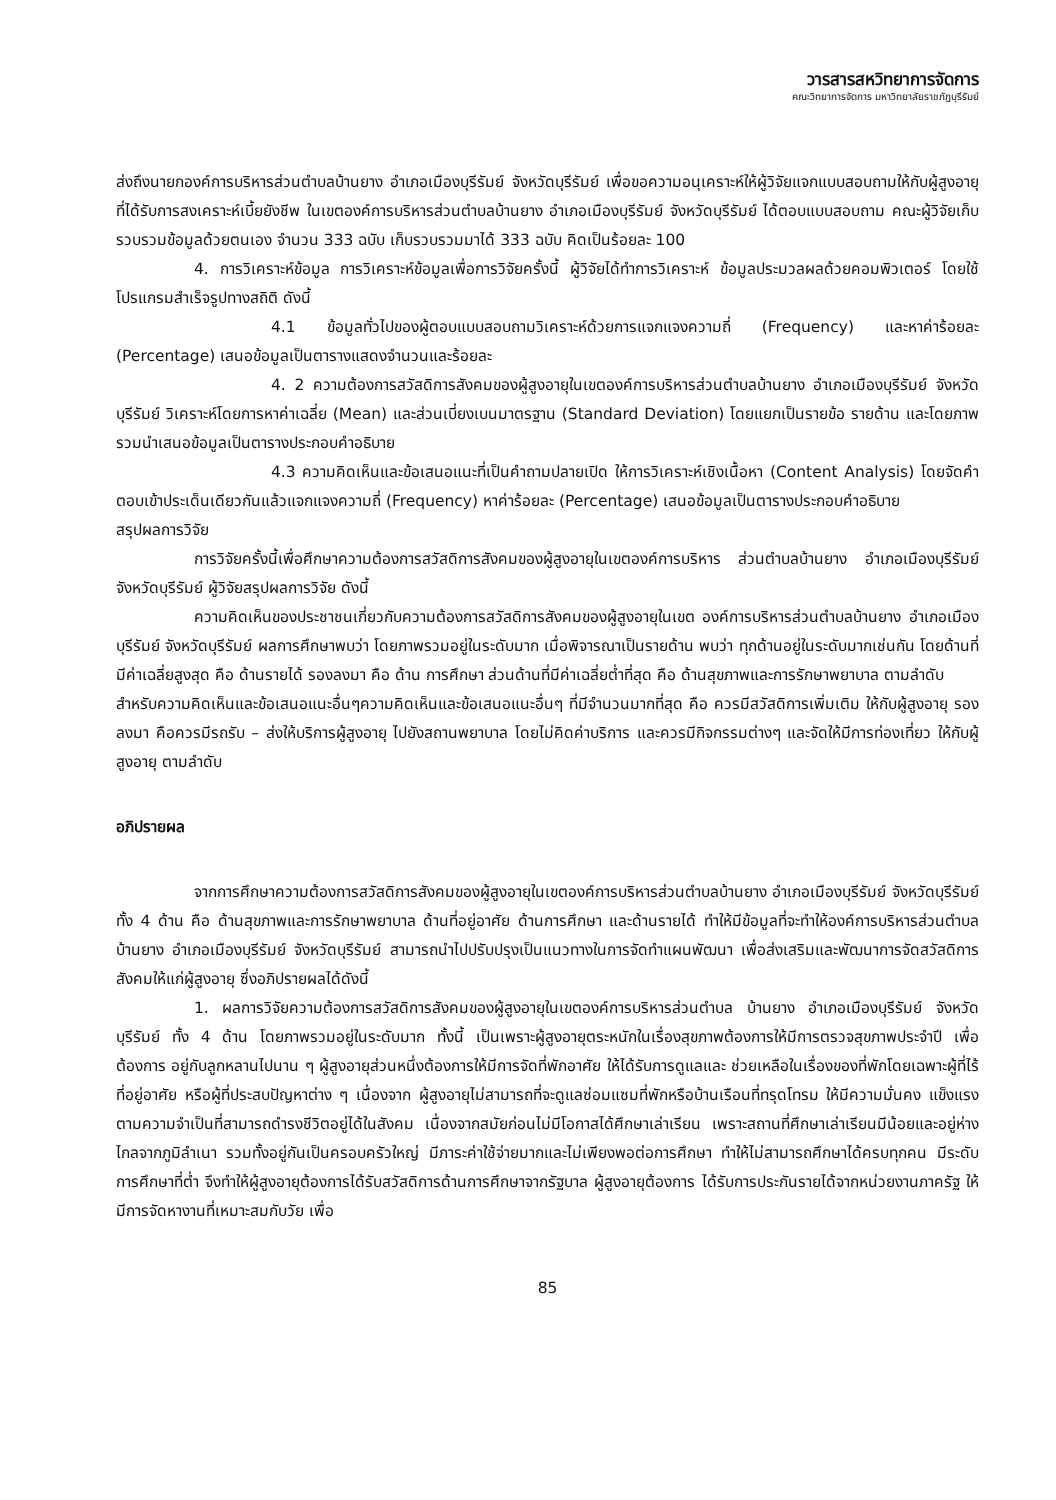วารสารสหวิทยาการจัดการ
คณะวิทยาการจัดการ มหาวิทยาลัยราชภัฏบุรีรัมย์
ส่งถึงนายกองค์การบริหารส่วนตำบลบ้านยาง อำเภอเมืองบุรีรัมย์ จังหวัดบุรีรัมย์ เพื่อขอความอนุเคราะห์ให้ผู้วิจัยแจกแบบสอบถามให้กับผู้สูงอายุที่ได้รับการสงเคราะห์เบี้ยยังชีพ ในเขตองค์การบริหารส่วนตำบลบ้านยาง อำเภอเมืองบุรีรัมย์ จังหวัดบุรีรัมย์ ได้ตอบแบบสอบถาม คณะผู้วิจัยเก็บรวบรวมข้อมูลด้วยตนเอง จำนวน 333 ฉบับ เก็บรวบรวมมาได้ 333 ฉบับ คิดเป็นร้อยละ 100
4. การวิเคราะห์ข้อมูล การวิเคราะห์ข้อมูลเพื่อการวิจัยครั้งนี้ ผู้วิจัยได้ทำการวิเคราะห์ ข้อมูลประมวลผลด้วยคอมพิวเตอร์ โดยใช้โปรแกรมสำเร็จรูปทางสถิติ ดังนี้
4.1 ข้อมูลทั่วไปของผู้ตอบแบบสอบถามวิเคราะห์ด้วยการแจกแจงความถี่ (Frequency) และหาค่าร้อยละ (Percentage) เสนอข้อมูลเป็นตารางแสดงจำนวนและร้อยละ
4. 2 ความต้องการสวัสดิการสังคมของผู้สูงอายุในเขตองค์การบริหารส่วนตำบลบ้านยาง อำเภอเมืองบุรีรัมย์ จังหวัดบุรีรัมย์ วิเคราะห์โดยการหาค่าเฉลี่ย (Mean) และส่วนเบี่ยงเบนมาตรฐาน (Standard Deviation) โดยแยกเป็นรายข้อ รายด้าน และโดยภาพรวมนำเสนอข้อมูลเป็นตารางประกอบคำอธิบาย
4.3 ความคิดเห็นและข้อเสนอแนะที่เป็นคำถามปลายเปิด ให้การวิเคราะห์เชิงเนื้อหา (Content Analysis) โดยจัดคำตอบเข้าประเด็นเดียวกันแล้วแจกแจงความถี่ (Frequency) หาค่าร้อยละ (Percentage) เสนอข้อมูลเป็นตารางประกอบคำอธิบาย
สรุปผลการวิจัย
การวิจัยครั้งนี้เพื่อศึกษาความต้องการสวัสดิการสังคมของผู้สูงอายุในเขตองค์การบริหาร ส่วนตำบลบ้านยาง อำเภอเมืองบุรีรัมย์ จังหวัดบุรีรัมย์ ผู้วิจัยสรุปผลการวิจัย ดังนี้
ความคิดเห็นของประชาชนเกี่ยวกับความต้องการสวัสดิการสังคมของผู้สูงอายุในเขต องค์การบริหารส่วนตำบลบ้านยาง อำเภอเมืองบุรีรัมย์ จังหวัดบุรีรัมย์ ผลการศึกษาพบว่า โดยภาพรวมอยู่ในระดับมาก เมื่อพิจารณาเป็นรายด้าน พบว่า ทุกด้านอยู่ในระดับมากเช่นกัน โดยด้านที่มีค่าเฉลี่ยสูงสุด คือ ด้านรายได้ รองลงมา คือ ด้าน การศึกษา ส่วนด้านที่มีค่าเฉลี่ยต่ำที่สุด คือ ด้านสุขภาพและการรักษาพยาบาล ตามลำดับ
สำหรับความคิดเห็นและข้อเสนอแนะอื่นๆความคิดเห็นและข้อเสนอแนะอื่นๆ ที่มีจำนวนมากที่สุด คือ ควรมีสวัสดิการเพิ่มเติม ให้กับผู้สูงอายุ รองลงมา คือควรมีรถรับ – ส่งให้บริการผู้สูงอายุ ไปยังสถานพยาบาล โดยไม่คิดค่าบริการ และควรมีกิจกรรมต่างๆ และจัดให้มีการท่องเที่ยว ให้กับผู้สูงอายุ ตามลำดับ
อภิปรายผล
จากการศึกษาความต้องการสวัสดิการสังคมของผู้สูงอายุในเขตองค์การบริหารส่วนตำบลบ้านยาง อำเภอเมืองบุรีรัมย์ จังหวัดบุรีรัมย์ ทั้ง 4 ด้าน คือ ด้านสุขภาพและการรักษาพยาบาล ด้านที่อยู่อาศัย ด้านการศึกษา และด้านรายได้ ทำให้มีข้อมูลที่จะทำให้องค์การบริหารส่วนตำบล บ้านยาง อำเภอเมืองบุรีรัมย์ จังหวัดบุรีรัมย์ สามารถนำไปปรับปรุงเป็นแนวทางในการจัดทำแผนพัฒนา เพื่อส่งเสริมและพัฒนาการจัดสวัสดิการสังคมให้แก่ผู้สูงอายุ ซึ่งอภิปรายผลได้ดังนี้
1. ผลการวิจัยความต้องการสวัสดิการสังคมของผู้สูงอายุในเขตองค์การบริหารส่วนตำบล บ้านยาง อำเภอเมืองบุรีรัมย์ จังหวัดบุรีรัมย์ ทั้ง 4 ด้าน โดยภาพรวมอยู่ในระดับมาก ทั้งนี้ เป็นเพราะผู้สูงอายุตระหนักในเรื่องสุขภาพต้องการให้มีการตรวจสุขภาพประจำปี เพื่อต้องการ อยู่กับลูกหลานไปนาน ๆ ผู้สูงอายุส่วนหนึ่งต้องการให้มีการจัดที่พักอาศัย ให้ได้รับการดูแลและ ช่วยเหลือในเรื่องของที่พักโดยเฉพาะผู้ที่ไร้ที่อยู่อาศัย หรือผู้ที่ประสบปัญหาต่าง ๆ เนื่องจาก ผู้สูงอายุไม่สามารถที่จะดูแลซ่อมแซมที่พักหรือบ้านเรือนที่ทรุดโทรม ให้มีความมั่นคง แข็งแรง ตามความจำเป็นที่สามารถดำรงชีวิตอยู่ได้ในสังคม เนื่องจากสมัยก่อนไม่มีโอกาสได้ศึกษาเล่าเรียน เพราะสถานที่ศึกษาเล่าเรียนมีน้อยและอยู่ห่างไกลจากภูมิลำเนา รวมทั้งอยู่กันเป็นครอบครัวใหญ่ มีภาระค่าใช้จ่ายมากและไม่เพียงพอต่อการศึกษา ทำให้ไม่สามารถศึกษาได้ครบทุกคน มีระดับ การศึกษาที่ต่ำ จึงทำให้ผู้สูงอายุต้องการได้รับสวัสดิการด้านการศึกษาจากรัฐบาล ผู้สูงอายุต้องการ ได้รับการประกันรายได้จากหน่วยงานภาครัฐ ให้มีการจัดหางานที่เหมาะสมกับวัย เพื่อ
85